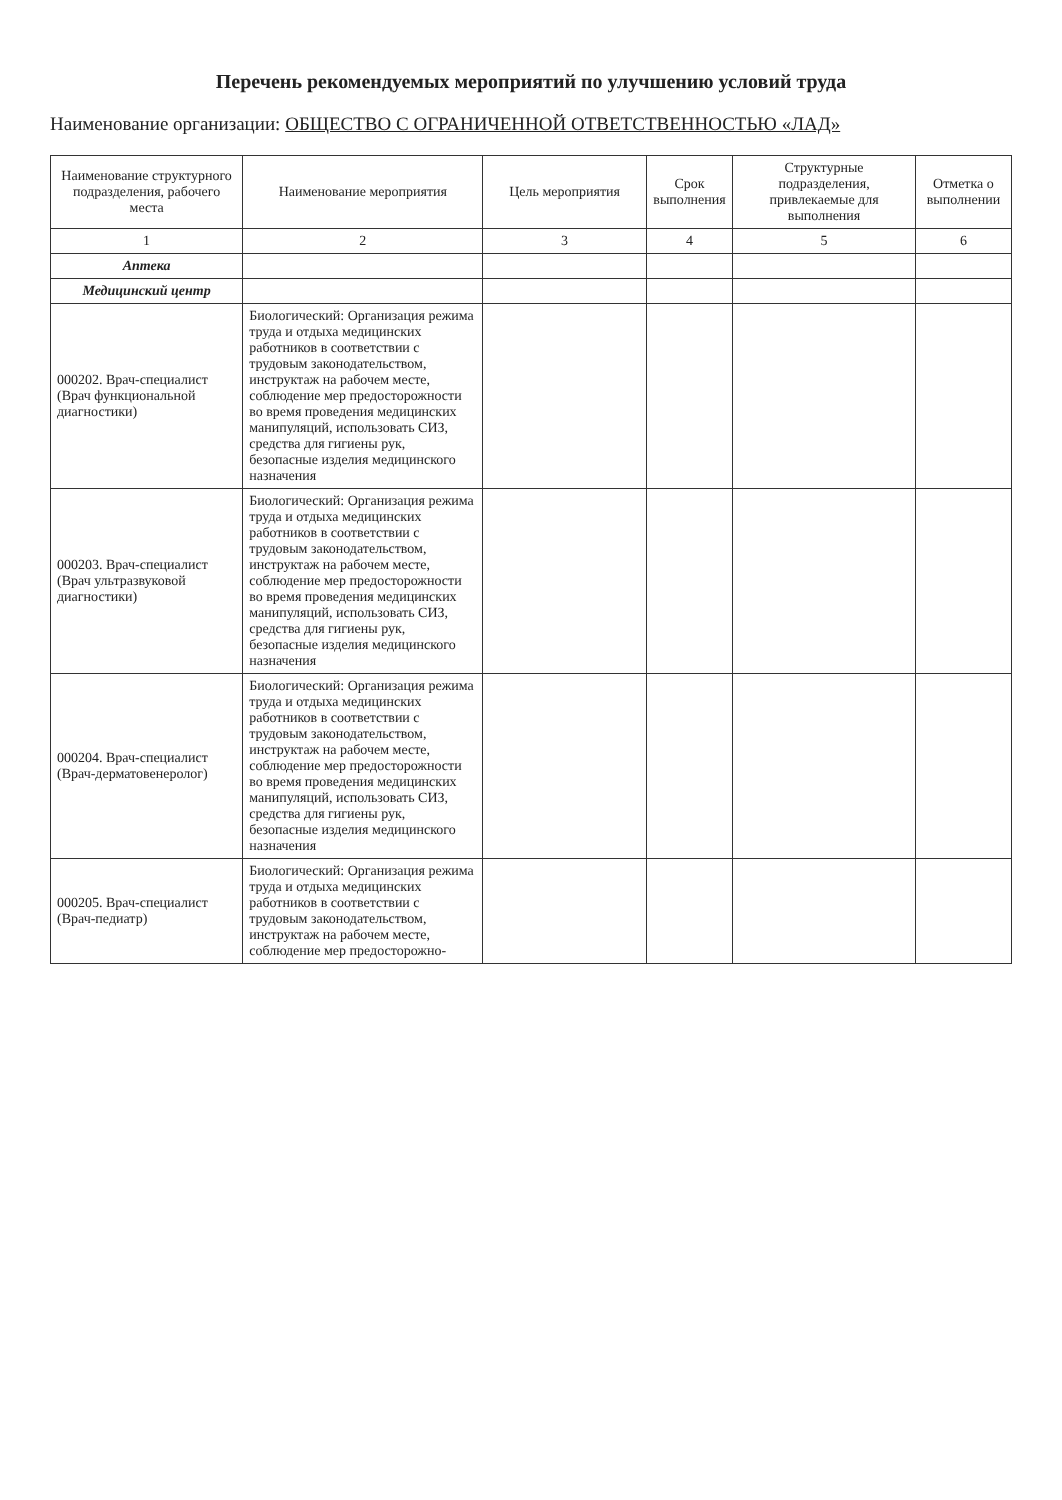Перечень рекомендуемых мероприятий по улучшению условий труда
Наименование организации: ОБЩЕСТВО С ОГРАНИЧЕННОЙ ОТВЕТСТВЕННОСТЬЮ «ЛАД»
| Наименование структурного подразделения, рабочего места | Наименование мероприятия | Цель мероприятия | Срок выполнения | Структурные подразделения, привлекаемые для выполнения | Отметка о выполнении |
| --- | --- | --- | --- | --- | --- |
| 1 | 2 | 3 | 4 | 5 | 6 |
| Аптека | | | | | |
| Медицинский центр | | | | | |
| 000202. Врач-специалист (Врач функциональной диагностики) | Биологический: Организация режима труда и отдыха медицинских работников в соответствии с трудовым законодательством, инструктаж на рабочем месте, соблюдение мер предосторожности во время проведения медицинских манипуляций, использовать СИЗ, средства для гигиены рук, безопасные изделия медицинского назначения | | | | |
| 000203. Врач-специалист (Врач ультразвуковой диагностики) | Биологический: Организация режима труда и отдыха медицинских работников в соответствии с трудовым законодательством, инструктаж на рабочем месте, соблюдение мер предосторожности во время проведения медицинских манипуляций, использовать СИЗ, средства для гигиены рук, безопасные изделия медицинского назначения | | | | |
| 000204. Врач-специалист (Врач-дерматовенеролог) | Биологический: Организация режима труда и отдыха медицинских работников в соответствии с трудовым законодательством, инструктаж на рабочем месте, соблюдение мер предосторожности во время проведения медицинских манипуляций, использовать СИЗ, средства для гигиены рук, безопасные изделия медицинского назначения | | | | |
| 000205. Врач-специалист (Врач-педиатр) | Биологический: Организация режима труда и отдыха медицинских работников в соответствии с трудовым законодательством, инструктаж на рабочем месте, соблюдение мер предосторожно- | | | | |